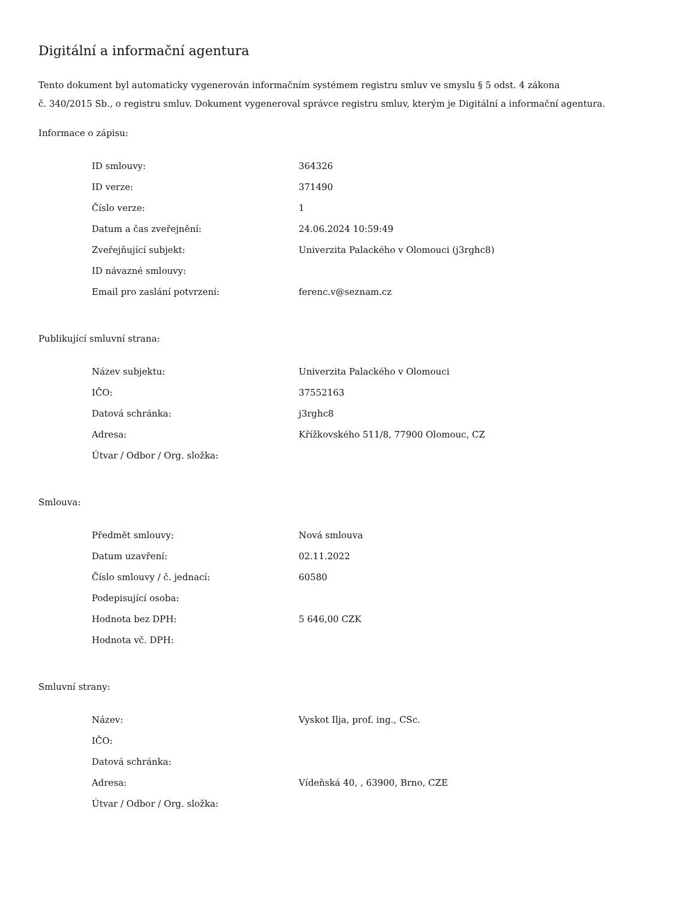Digitální a informační agentura
Tento dokument byl automaticky vygenerován informačním systémem registru smluv ve smyslu § 5 odst. 4 zákona
č. 340/2015 Sb., o registru smluv. Dokument vygeneroval správce registru smluv, kterým je Digitální a informační agentura.
Informace o zápisu:
| ID smlouvy: | 364326 |
| ID verze: | 371490 |
| Číslo verze: | 1 |
| Datum a čas zveřejnění: | 24.06.2024 10:59:49 |
| Zveřejňující subjekt: | Univerzita Palackého v Olomouci (j3rghc8) |
| ID návazné smlouvy: | |
| Email pro zaslání potvrzení: | ferenc.v@seznam.cz |
Publikující smluvní strana:
| Název subjektu: | Univerzita Palackého v Olomouci |
| IČO: | 37552163 |
| Datová schránka: | j3rghc8 |
| Adresa: | Křížkovského 511/8, 77900 Olomouc, CZ |
| Útvar / Odbor / Org. složka: | |
Smlouva:
| Předmět smlouvy: | Nová smlouva |
| Datum uzavření: | 02.11.2022 |
| Číslo smlouvy / č. jednací: | 60580 |
| Podepisující osoba: | |
| Hodnota bez DPH: | 5 646,00 CZK |
| Hodnota vč. DPH: | |
Smluvní strany:
| Název: | Vyskot Ilja, prof. ing., CSc. |
| IČO: | |
| Datová schránka: | |
| Adresa: | Vídeňská 40, , 63900, Brno, CZE |
| Útvar / Odbor / Org. složka: | |